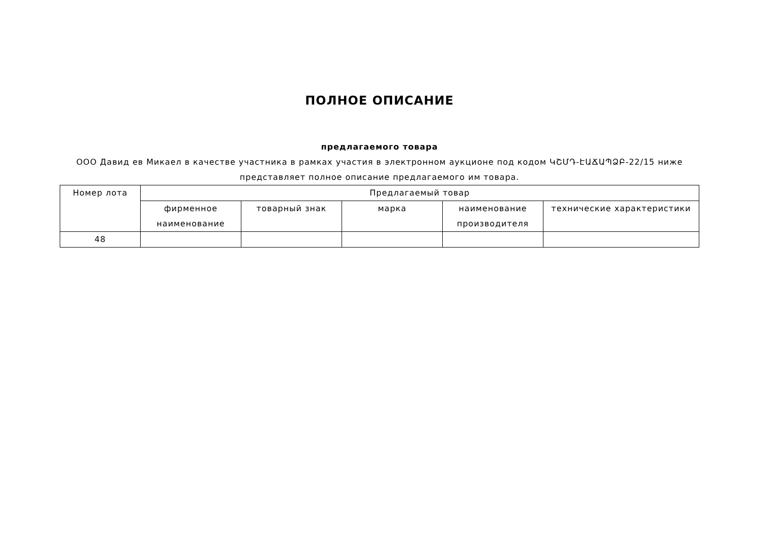ПОЛНОЕ ОПИСАНИЕ
предлагаемого товара
ООО Давид ев Микаел в качестве участника в рамках участия в электронном аукционе под кодом ԿՇՄԴ-ԷԱՃԱՊՁԲ-22/15 ниже представляет полное описание предлагаемого им товара.
| Номер лота | Предлагаемый товар | | | | |
| --- | --- | --- | --- | --- | --- |
| | фирменное наименование | товарный знак | марка | наименование производителя | технические характеристики |
| 48 | | | | | |